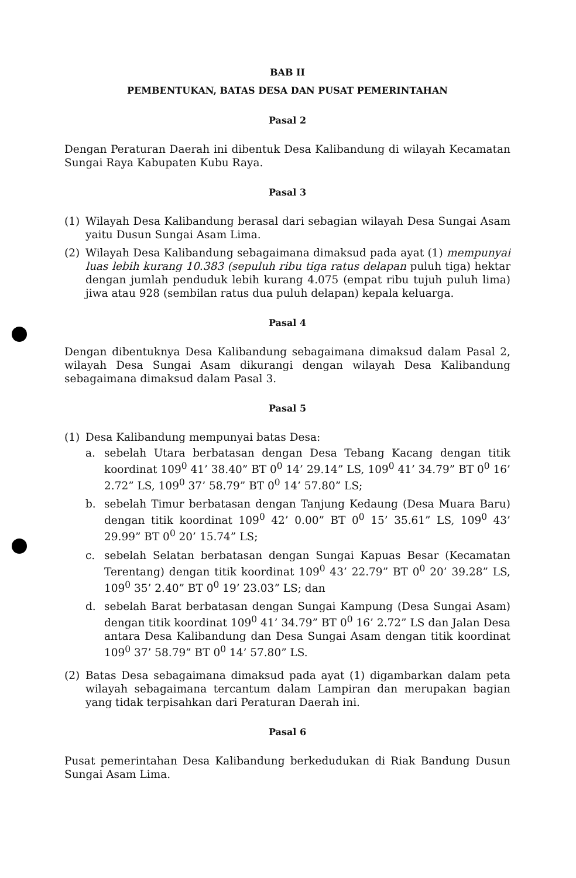BAB II
PEMBENTUKAN, BATAS DESA DAN PUSAT PEMERINTAHAN
Pasal 2
Dengan Peraturan Daerah ini dibentuk Desa Kalibandung di wilayah Kecamatan Sungai Raya Kabupaten Kubu Raya.
Pasal 3
(1) Wilayah Desa Kalibandung berasal dari sebagian wilayah Desa Sungai Asam yaitu Dusun Sungai Asam Lima.
(2) Wilayah Desa Kalibandung sebagaimana dimaksud pada ayat (1) mempunyai luas lebih kurang 10.383 (sepuluh ribu tiga ratus delapan puluh tiga) hektar dengan jumlah penduduk lebih kurang 4.075 (empat ribu tujuh puluh lima) jiwa atau 928 (sembilan ratus dua puluh delapan) kepala keluarga.
Pasal 4
Dengan dibentuknya Desa Kalibandung sebagaimana dimaksud dalam Pasal 2, wilayah Desa Sungai Asam dikurangi dengan wilayah Desa Kalibandung sebagaimana dimaksud dalam Pasal 3.
Pasal 5
(1) Desa Kalibandung mempunyai batas Desa:
a. sebelah Utara berbatasan dengan Desa Tebang Kacang dengan titik koordinat 109<sup>0</sup> 41’ 38.40” BT 0<sup>0</sup> 14’ 29.14” LS, 109<sup>0</sup> 41’ 34.79” BT 0<sup>0</sup> 16’ 2.72” LS, 109<sup>0</sup> 37’ 58.79” BT 0<sup>0</sup> 14’ 57.80” LS;
b. sebelah Timur berbatasan dengan Tanjung Kedaung (Desa Muara Baru) dengan titik koordinat 109<sup>0</sup> 42’ 0.00” BT 0<sup>0</sup> 15’ 35.61” LS, 109<sup>0</sup> 43’ 29.99” BT 0<sup>0</sup> 20’ 15.74” LS;
c. sebelah Selatan berbatasan dengan Sungai Kapuas Besar (Kecamatan Terentang) dengan titik koordinat 109<sup>0</sup> 43’ 22.79” BT 0<sup>0</sup> 20’ 39.28” LS, 109<sup>0</sup> 35’ 2.40” BT 0<sup>0</sup> 19’ 23.03” LS; dan
d. sebelah Barat berbatasan dengan Sungai Kampung (Desa Sungai Asam) dengan titik koordinat 109<sup>0</sup> 41’ 34.79” BT 0<sup>0</sup> 16’ 2.72” LS dan Jalan Desa antara Desa Kalibandung dan Desa Sungai Asam dengan titik koordinat 109<sup>0</sup> 37’ 58.79” BT 0<sup>0</sup> 14’ 57.80” LS.
(2) Batas Desa sebagaimana dimaksud pada ayat (1) digambarkan dalam peta wilayah sebagaimana tercantum dalam Lampiran dan merupakan bagian yang tidak terpisahkan dari Peraturan Daerah ini.
Pasal 6
Pusat pemerintahan Desa Kalibandung berkedudukan di Riak Bandung Dusun Sungai Asam Lima.